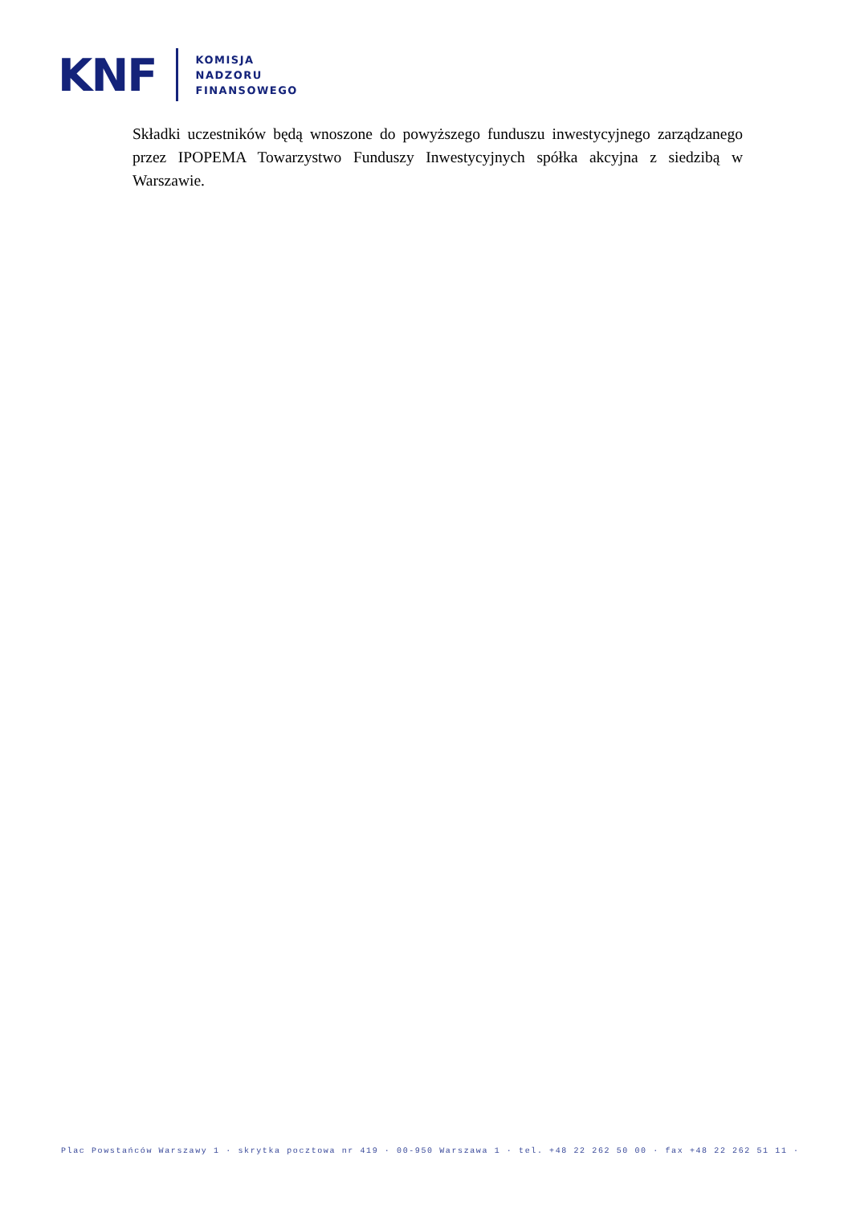KNF
KOMISJA
NADZORU
FINANSOWEGO
Składki uczestników będą wnoszone do powyższego funduszu inwestycyjnego zarządzanego przez IPOPEMA Towarzystwo Funduszy Inwestycyjnych spółka akcyjna z siedzibą w Warszawie.
Plac Powstańców Warszawy 1 · skrytka pocztowa nr 419 · 00-950 Warszawa 1 · tel. +48 22 262 50 00 · fax +48 22 262 51 11 ·